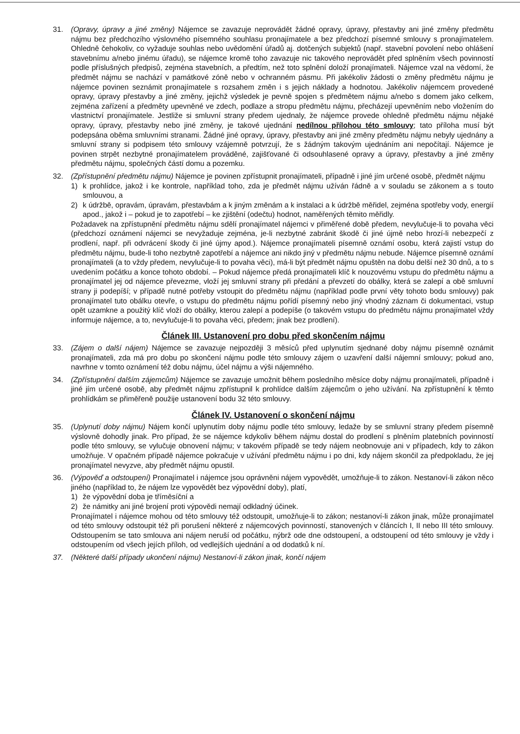31. (Opravy, úpravy a jiné změny) Nájemce se zavazuje neprovádět žádné opravy, úpravy, přestavby ani jiné změny předmětu nájmu bez předchozího výslovného písemného souhlasu pronajímatele a bez předchozí písemné smlouvy s pronajímatelem. Ohledně čehokoliv, co vyžaduje souhlas nebo uvědomění úřadů aj. dotčených subjektů (např. stavební povolení nebo ohlášení stavebnímu a/nebo jinému úřadu), se nájemce kromě toho zavazuje nic takového neprovádět před splněním všech povinností podle příslušných předpisů, zejména stavebních, a předtím, než toto splnění doloží pronajímateli. Nájemce vzal na vědomí, že předmět nájmu se nachází v památkové zóně nebo v ochranném pásmu. Při jakékoliv žádosti o změny předmětu nájmu je nájemce povinen seznámit pronajímatele s rozsahem změn i s jejich náklady a hodnotou. Jakékoliv nájemcem provedené opravy, úpravy přestavby a jiné změny, jejichž výsledek je pevně spojen s předmětem nájmu a/nebo s domem jako celkem, zejména zařízení a předměty upevněné ve zdech, podlaze a stropu předmětu nájmu, přecházejí upevněním nebo vložením do vlastnictví pronajímatele. Jestliže si smluvní strany předem ujednaly, že nájemce provede ohledně předmětu nájmu nějaké opravy, úpravy, přestavby nebo jiné změny, je takové ujednání nedílnou přílohou této smlouvy; tato příloha musí být podepsána oběma smluvními stranami. Žádné jiné opravy, úpravy, přestavby ani jiné změny předmětu nájmu nebyly ujednány a smluvní strany si podpisem této smlouvy vzájemně potvrzují, že s žádným takovým ujednáním ani nepočítají. Nájemce je povinen strpět nezbytné pronajímatelem prováděné, zajišťované či odsouhlasené opravy a úpravy, přestavby a jiné změny předmětu nájmu, společných částí domu a pozemku.
32. (Zpřístupnění předmětu nájmu) Nájemce je povinen zpřístupnit pronajímateli, případně i jiné jím určené osobě, předmět nájmu
1) k prohlídce, jakož i ke kontrole, například toho, zda je předmět nájmu užíván řádně a v souladu se zákonem a s touto smlouvou, a
2) k údržbě, opravám, úpravám, přestavbám a k jiným změnám a k instalaci a k údržbě měřidel, zejména spotřeby vody, energií apod., jakož i – pokud je to zapotřebí – ke zjištění (odečtu) hodnot, naměřených těmito měřidly.
Požadavek na zpřístupnění předmětu nájmu sdělí pronajímatel nájemci v přiměřené době předem, nevylučuje-li to povaha věci (předchozí oznámení nájemci se nevyžaduje zejména, je-li nezbytné zabránit škodě či jiné újmě nebo hrozí-li nebezpečí z prodlení, např. při odvrácení škody či jiné újmy apod.). Nájemce pronajímateli písemně oznámí osobu, která zajistí vstup do předmětu nájmu, bude-li toho nezbytně zapotřebí a nájemce ani nikdo jiný v předmětu nájmu nebude. Nájemce písemně oznámí pronajímateli (a to vždy předem, nevylučuje-li to povaha věci), má-li být předmět nájmu opuštěn na dobu delší než 30 dnů, a to s uvedením počátku a konce tohoto období. – Pokud nájemce předá pronajímateli klíč k nouzovému vstupu do předmětu nájmu a pronajímatel jej od nájemce převezme, vloží jej smluvní strany při předání a převzetí do obálky, která se zalepí a obě smluvní strany ji podepíší; v případě nutné potřeby vstoupit do předmětu nájmu (například podle první věty tohoto bodu smlouvy) pak pronajímatel tuto obálku otevře, o vstupu do předmětu nájmu pořídí písemný nebo jiný vhodný záznam či dokumentaci, vstup opět uzamkne a použitý klíč vloží do obálky, kterou zalepí a podepíše (o takovém vstupu do předmětu nájmu pronajímatel vždy informuje nájemce, a to, nevylučuje-li to povaha věci, předem; jinak bez prodlení).
Článek III. Ustanovení pro dobu před skončením nájmu
33. (Zájem o další nájem) Nájemce se zavazuje nejpozději 3 měsíců před uplynutím sjednané doby nájmu písemně oznámit pronajímateli, zda má pro dobu po skončení nájmu podle této smlouvy zájem o uzavření další nájemní smlouvy; pokud ano, navrhne v tomto oznámení též dobu nájmu, účel nájmu a výši nájemného.
34. (Zpřístupnění dalším zájemcům) Nájemce se zavazuje umožnit během posledního měsíce doby nájmu pronajímateli, případně i jiné jím určené osobě, aby předmět nájmu zpřístupnil k prohlídce dalším zájemcům o jeho užívání. Na zpřístupnění k těmto prohlídkám se přiměřeně použije ustanovení bodu 32 této smlouvy.
Článek IV. Ustanovení o skončení nájmu
35. (Uplynutí doby nájmu) Nájem končí uplynutím doby nájmu podle této smlouvy, ledaže by se smluvní strany předem písemně výslovně dohodly jinak. Pro případ, že se nájemce kdykoliv během nájmu dostal do prodlení s plněním platebních povinností podle této smlouvy, se vylučuje obnovení nájmu; v takovém případě se tedy nájem neobnovuje ani v případech, kdy to zákon umožňuje. V opačném případě nájemce pokračuje v užívání předmětu nájmu i po dni, kdy nájem skončil za předpokladu, že jej pronajímatel nevyzve, aby předmět nájmu opustil.
36. (Výpověď a odstoupení) Pronajímatel i nájemce jsou oprávněni nájem vypovědět, umožňuje-li to zákon. Nestanoví-li zákon něco jiného (například to, že nájem lze vypovědět bez výpovědní doby), platí,
1) že výpovědní doba je tříměsíční a
2) že námitky ani jiné brojení proti výpovědi nemají odkladný účinek.
Pronajímatel i nájemce mohou od této smlouvy též odstoupit, umožňuje-li to zákon; nestanoví-li zákon jinak, může pronajímatel od této smlouvy odstoupit též při porušení některé z nájemcových povinností, stanovených v článcích I, II nebo III této smlouvy. Odstoupením se tato smlouva ani nájem neruší od počátku, nýbrž ode dne odstoupení, a odstoupení od této smlouvy je vždy i odstoupením od všech jejích příloh, od vedlejších ujednání a od dodatků k ní.
37. (Některé další případy ukončení nájmu) Nestanoví-li zákon jinak, končí nájem